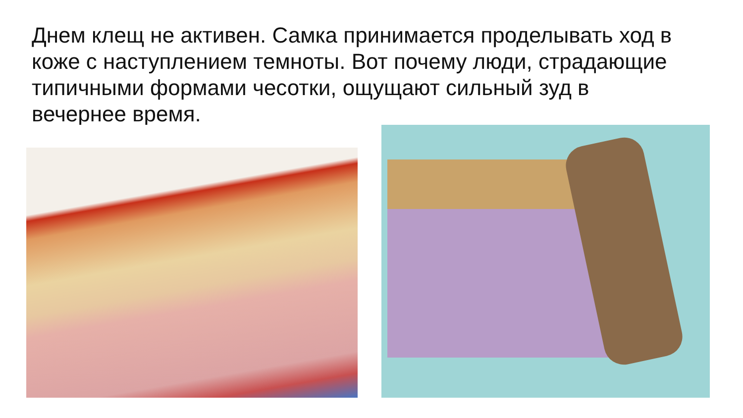Днем клещ не активен. Самка принимается проделывать ход в коже с наступлением темноты. Вот почему люди, страдающие типичными формами чесотки, ощущают сильный зуд в вечернее время.